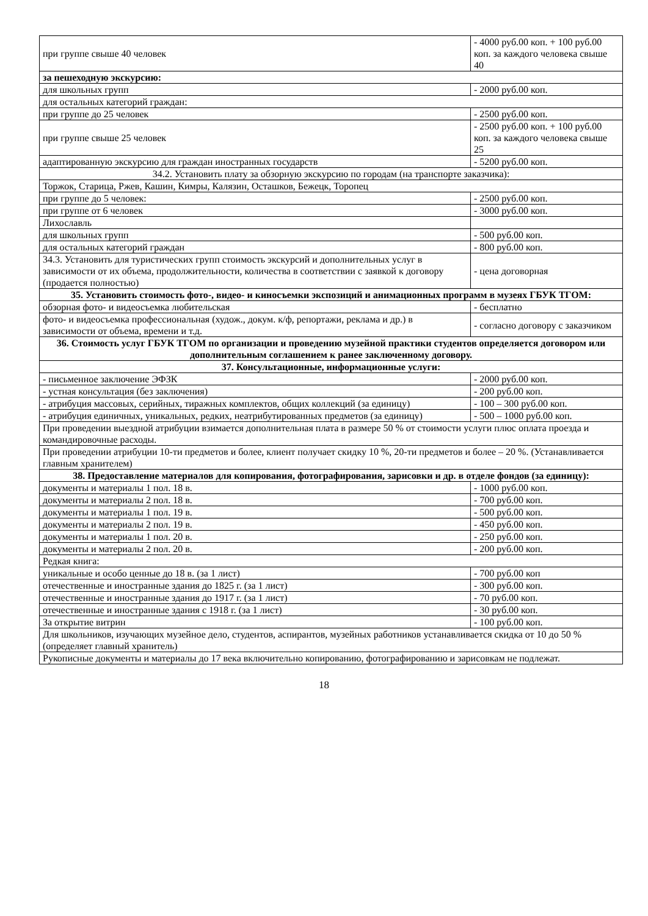| при группе свыше 40 человек | - 4000 руб.00 коп. + 100 руб.00 коп. за каждого человека свыше 40 |
| за пешеходную экскурсию: | |
| для школьных групп | - 2000 руб.00 коп. |
| для остальных категорий граждан: | |
| при группе до 25 человек | - 2500 руб.00 коп. |
| при группе свыше 25 человек | - 2500 руб.00 коп. + 100 руб.00 коп. за каждого человека свыше 25 |
| адаптированную экскурсию для граждан иностранных государств | - 5200 руб.00 коп. |
| 34.2. Установить плату за обзорную экскурсию по городам (на транспорте заказчика): | |
| Торжок, Старица, Ржев, Кашин, Кимры, Калязин, Осташков, Бежецк, Торопец | |
| при группе до 5 человек: | - 2500 руб.00 коп. |
| при группе от 6 человек | - 3000 руб.00 коп. |
| Лихославль | |
| для школьных групп | - 500 руб.00 коп. |
| для остальных категорий граждан | - 800 руб.00 коп. |
| 34.3. Установить для туристических групп стоимость экскурсий и дополнительных услуг в зависимости от их объема, продолжительности, количества в соответствии с заявкой к договору (продается полностью) | - цена договорная |
| 35. Установить стоимость фото-, видео- и киносъемки экспозиций и анимационных программ в музеях ГБУК ТГОМ: | |
| обзорная фото- и видеосъемка любительская | - бесплатно |
| фото- и видеосъемка профессиональная (худож., докум. к/ф, репортажи, реклама и др.) в зависимости от объема, времени и т.д. | - согласно договору с заказчиком |
| 36. Стоимость услуг ГБУК ТГОМ по организации и проведению музейной практики студентов определяется договором или дополнительным соглашением к ранее заключенному договору. | |
| 37. Консультационные, информационные услуги: | |
| - письменное заключение ЭФЗК | - 2000 руб.00 коп. |
| - устная консультация (без заключения) | - 200 руб.00 коп. |
| - атрибуция массовых, серийных, тиражных комплектов, общих коллекций (за единицу) | - 100 – 300 руб.00 коп. |
| - атрибуция единичных, уникальных, редких, неатрибутированных предметов (за единицу) | - 500 – 1000 руб.00 коп. |
| При проведении выездной атрибуции взимается дополнительная плата в размере 50 % от стоимости услуги плюс оплата проезда и командировочные расходы. | |
| При проведении атрибуции 10-ти предметов и более, клиент получает скидку 10 %, 20-ти предметов и более – 20 %. (Устанавливается главным хранителем) | |
| 38. Предоставление материалов для копирования, фотографирования, зарисовки и др. в отделе фондов (за единицу): | |
| документы и материалы 1 пол. 18 в. | - 1000 руб.00 коп. |
| документы и материалы 2 пол. 18 в. | - 700 руб.00 коп. |
| документы и материалы 1 пол. 19 в. | - 500 руб.00 коп. |
| документы и материалы 2 пол. 19 в. | - 450 руб.00 коп. |
| документы и материалы 1 пол. 20 в. | - 250 руб.00 коп. |
| документы и материалы 2 пол. 20 в. | - 200 руб.00 коп. |
| Редкая книга: | |
| уникальные и особо ценные до 18 в. (за 1 лист) | - 700 руб.00 коп |
| отечественные и иностранные здания до 1825 г. (за 1 лист) | - 300 руб.00 коп. |
| отечественные и иностранные здания до 1917 г. (за 1 лист) | - 70 руб.00 коп. |
| отечественные и иностранные здания с 1918 г. (за 1 лист) | - 30 руб.00 коп. |
| За открытие витрин | - 100 руб.00 коп. |
| Для школьников, изучающих музейное дело, студентов, аспирантов, музейных работников устанавливается скидка от 10 до 50 % (определяет главный хранитель) | |
| Рукописные документы и материалы до 17 века включительно копированию, фотографированию и зарисовкам не подлежат. | |
18